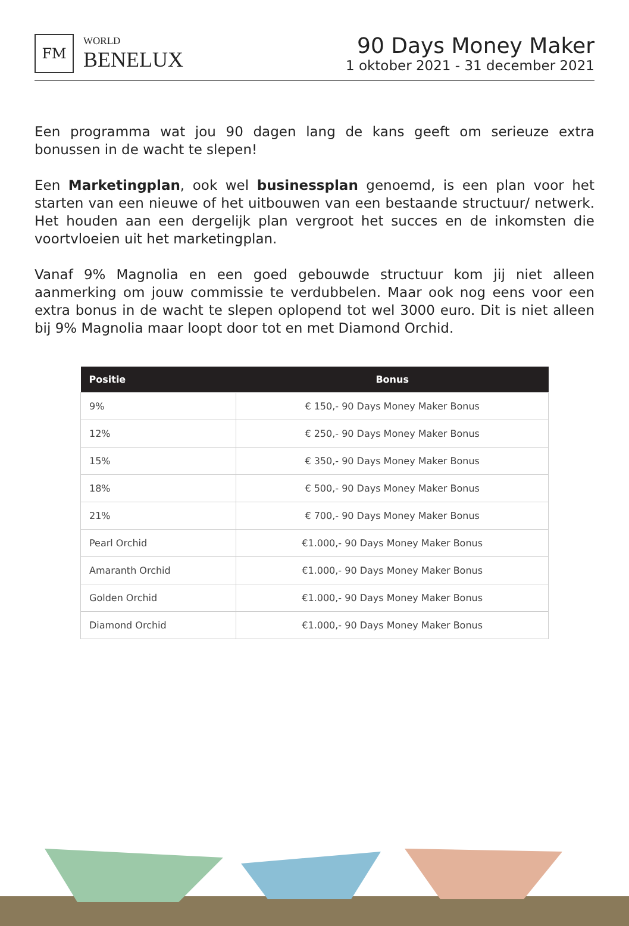FM
WORLD
BENELUX
90 Days Money Maker
1 oktober 2021 - 31 december 2021
Een programma wat jou 90 dagen lang de kans geeft om serieuze extra bonussen in de wacht te slepen!
Een Marketingplan, ook wel businessplan genoemd, is een plan voor het starten van een nieuwe of het uitbouwen van een bestaande structuur/ netwerk. Het houden aan een dergelijk plan vergroot het succes en de inkomsten die voortvloeien uit het marketingplan.
Vanaf 9% Magnolia en een goed gebouwde structuur kom jij niet alleen aanmerking om jouw commissie te verdubbelen. Maar ook nog eens voor een extra bonus in de wacht te slepen oplopend tot wel 3000 euro. Dit is niet alleen bij 9% Magnolia maar loopt door tot en met Diamond Orchid.
| Positie | Bonus |
| --- | --- |
| 9% | € 150,- 90 Days Money Maker Bonus |
| 12% | € 250,- 90 Days Money Maker Bonus |
| 15% | € 350,- 90 Days Money Maker Bonus |
| 18% | € 500,- 90 Days Money Maker Bonus |
| 21% | € 700,- 90 Days Money Maker Bonus |
| Pearl Orchid | €1.000,- 90 Days Money Maker Bonus |
| Amaranth Orchid | €1.000,- 90 Days Money Maker Bonus |
| Golden Orchid | €1.000,- 90 Days Money Maker Bonus |
| Diamond Orchid | €1.000,- 90 Days Money Maker Bonus |